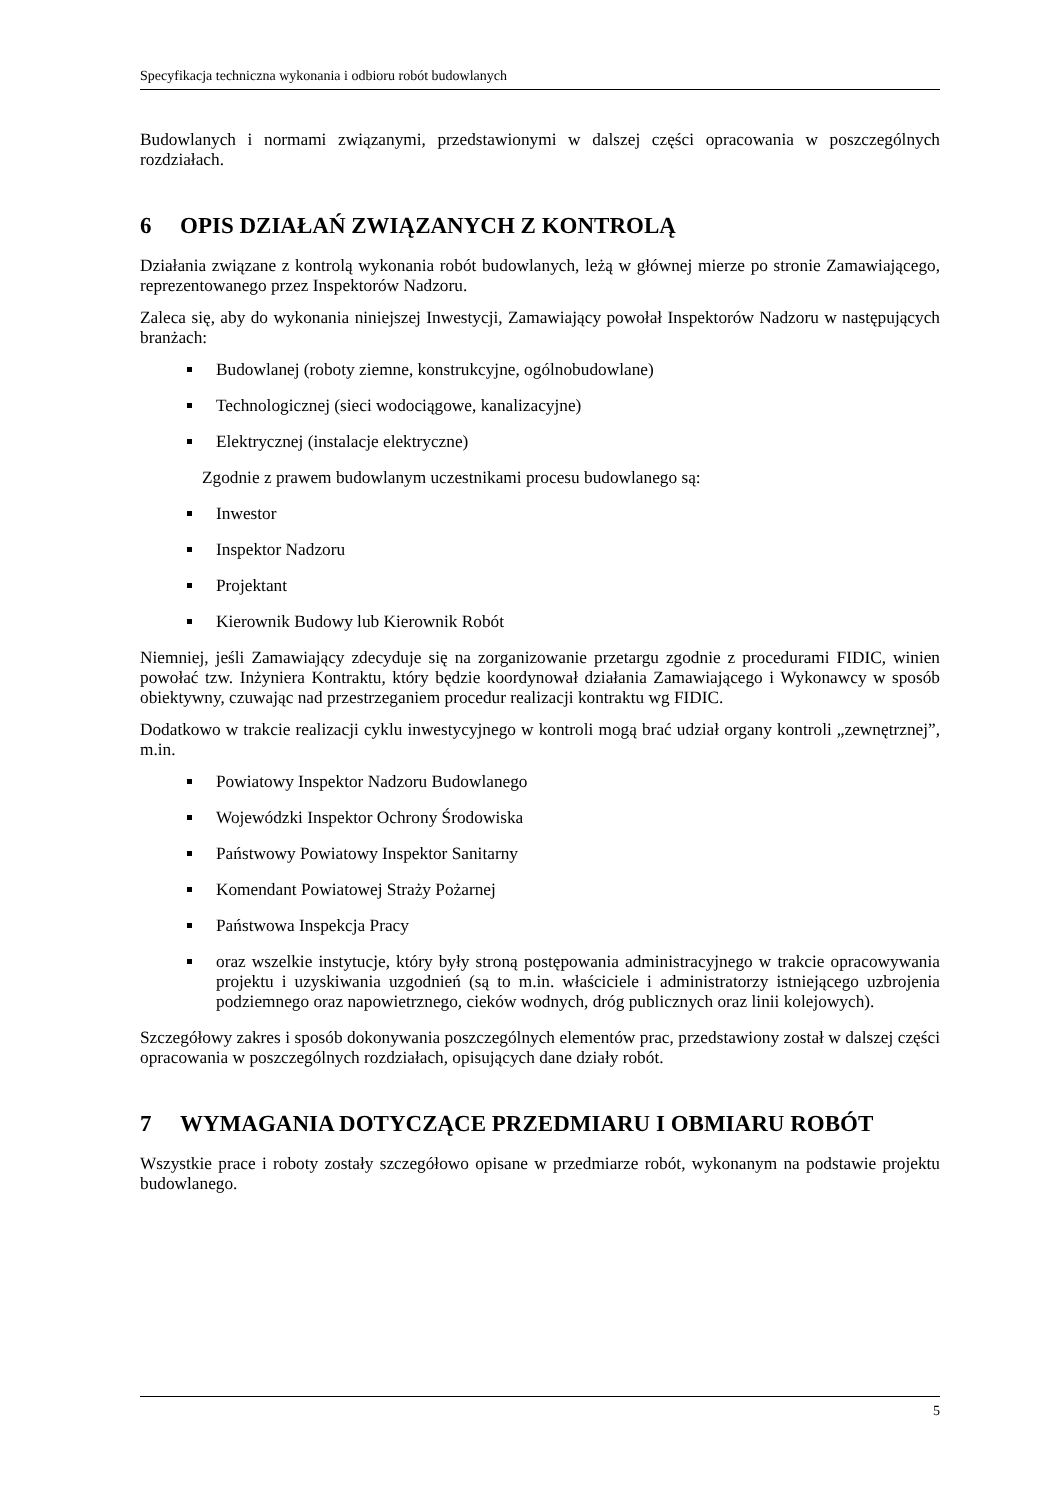Specyfikacja techniczna wykonania i odbioru robót budowlanych
Budowlanych i normami związanymi, przedstawionymi w dalszej części opracowania w poszczególnych rozdziałach.
6 OPIS DZIAŁAŃ ZWIĄZANYCH Z KONTROLĄ
Działania związane z kontrolą wykonania robót budowlanych, leżą w głównej mierze po stronie Zamawiającego, reprezentowanego przez Inspektorów Nadzoru.
Zaleca się, aby do wykonania niniejszej Inwestycji, Zamawiający powołał Inspektorów Nadzoru w następujących branżach:
Budowlanej (roboty ziemne, konstrukcyjne, ogólnobudowlane)
Technologicznej (sieci wodociągowe, kanalizacyjne)
Elektrycznej (instalacje elektryczne)
Zgodnie z prawem budowlanym uczestnikami procesu budowlanego są:
Inwestor
Inspektor Nadzoru
Projektant
Kierownik Budowy lub Kierownik Robót
Niemniej, jeśli Zamawiający zdecyduje się na zorganizowanie przetargu zgodnie z procedurami FIDIC, winien powołać tzw. Inżyniera Kontraktu, który będzie koordynował działania Zamawiającego i Wykonawcy w sposób obiektywny, czuwając nad przestrzeganiem procedur realizacji kontraktu wg FIDIC.
Dodatkowo w trakcie realizacji cyklu inwestycyjnego w kontroli mogą brać udział organy kontroli „zewnętrznej”, m.in.
Powiatowy Inspektor Nadzoru Budowlanego
Wojewódzki Inspektor Ochrony Środowiska
Państwowy Powiatowy Inspektor Sanitarny
Komendant Powiatowej Straży Pożarnej
Państwowa Inspekcja Pracy
oraz wszelkie instytucje, który były stroną postępowania administracyjnego w trakcie opracowywania projektu i uzyskiwania uzgodnień (są to m.in. właściciele i administratorzy istniejącego uzbrojenia podziemnego oraz napowietrznego, cieków wodnych, dróg publicznych oraz linii kolejowych).
Szczegółowy zakres i sposób dokonywania poszczególnych elementów prac, przedstawiony został w dalszej części opracowania w poszczególnych rozdziałach, opisujących dane działy robót.
7 WYMAGANIA DOTYCZĄCE PRZEDMIARU I OBMIARU ROBÓT
Wszystkie prace i roboty zostały szczegółowo opisane w przedmiarze robót, wykonanym na podstawie projektu budowlanego.
5